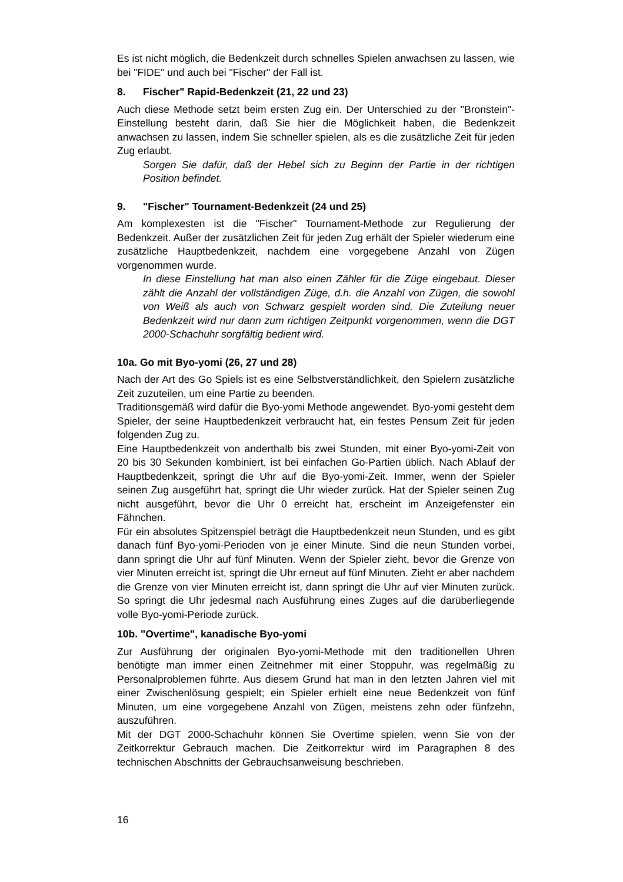Es ist nicht möglich, die Bedenkzeit durch schnelles Spielen anwachsen zu lassen, wie bei "FIDE" und auch bei "Fischer" der Fall ist.
8. Fischer" Rapid-Bedenkzeit (21, 22 und 23)
Auch diese Methode setzt beim ersten Zug ein. Der Unterschied zu der "Bronstein"-Einstellung besteht darin, daß Sie hier die Möglichkeit haben, die Bedenkzeit anwachsen zu lassen, indem Sie schneller spielen, als es die zusätzliche Zeit für jeden Zug erlaubt.
Sorgen Sie dafür, daß der Hebel sich zu Beginn der Partie in der richtigen Position befindet.
9. "Fischer" Tournament-Bedenkzeit (24 und 25)
Am komplexesten ist die "Fischer" Tournament-Methode zur Regulierung der Bedenkzeit. Außer der zusätzlichen Zeit für jeden Zug erhält der Spieler wiederum eine zusätzliche Hauptbedenkzeit, nachdem eine vorgegebene Anzahl von Zügen vorgenommen wurde.
In diese Einstellung hat man also einen Zähler für die Züge eingebaut. Dieser zählt die Anzahl der vollständigen Züge, d.h. die Anzahl von Zügen, die sowohl von Weiß als auch von Schwarz gespielt worden sind. Die Zuteilung neuer Bedenkzeit wird nur dann zum richtigen Zeitpunkt vorgenommen, wenn die DGT 2000-Schachuhr sorgfältig bedient wird.
10a. Go mit Byo-yomi (26, 27 und 28)
Nach der Art des Go Spiels ist es eine Selbstverständlichkeit, den Spielern zusätzliche Zeit zuzuteilen, um eine Partie zu beenden.
Traditionsgemäß wird dafür die Byo-yomi Methode angewendet. Byo-yomi gesteht dem Spieler, der seine Hauptbedenkzeit verbraucht hat, ein festes Pensum Zeit für jeden folgenden Zug zu.
Eine Hauptbedenkzeit von anderthalb bis zwei Stunden, mit einer Byo-yomi-Zeit von 20 bis 30 Sekunden kombiniert, ist bei einfachen Go-Partien üblich. Nach Ablauf der Hauptbedenkzeit, springt die Uhr auf die Byo-yomi-Zeit. Immer, wenn der Spieler seinen Zug ausgeführt hat, springt die Uhr wieder zurück. Hat der Spieler seinen Zug nicht ausgeführt, bevor die Uhr 0 erreicht hat, erscheint im Anzeigefenster ein Fähnchen.
Für ein absolutes Spitzenspiel beträgt die Hauptbedenkzeit neun Stunden, und es gibt danach fünf Byo-yomi-Perioden von je einer Minute. Sind die neun Stunden vorbei, dann springt die Uhr auf fünf Minuten. Wenn der Spieler zieht, bevor die Grenze von vier Minuten erreicht ist, springt die Uhr erneut auf fünf Minuten. Zieht er aber nachdem die Grenze von vier Minuten erreicht ist, dann springt die Uhr auf vier Minuten zurück. So springt die Uhr jedesmal nach Ausführung eines Zuges auf die darüberliegende volle Byo-yomi-Periode zurück.
10b. "Overtime", kanadische Byo-yomi
Zur Ausführung der originalen Byo-yomi-Methode mit den traditionellen Uhren benötigte man immer einen Zeitnehmer mit einer Stoppuhr, was regelmäßig zu Personalproblemen führte. Aus diesem Grund hat man in den letzten Jahren viel mit einer Zwischenlösung gespielt; ein Spieler erhielt eine neue Bedenkzeit von fünf Minuten, um eine vorgegebene Anzahl von Zügen, meistens zehn oder fünfzehn, auszuführen.
Mit der DGT 2000-Schachuhr können Sie Overtime spielen, wenn Sie von der Zeitkorrektur Gebrauch machen. Die Zeitkorrektur wird im Paragraphen 8 des technischen Abschnitts der Gebrauchsanweisung beschrieben.
16